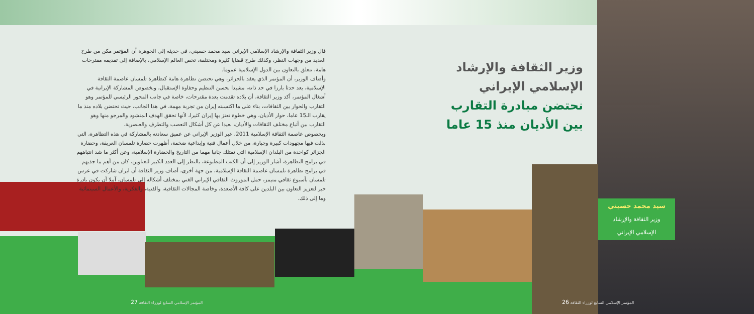وزير الثقافة والإرشاد الإسلامي الإيراني
نحتضن مبادرة التقارب بين الأديان منذ 15 عاما
قال وزير الثقافة والإرشاد الإسلامي الإيراني سيد محمد حسيني، في حديثه إلى الجوهرة أن المؤتمر مكن من طرح العديد من وجهات النظر، وكذلك طرح قضايا كثيرة ومختلفة، تخص العالم الإسلامي، بالإضافة إلى تقديمه مقترحات هامة، تتعلق بالتعاون بين الدول الإسلامية عموما.
وأضاف الوزير، أن المؤتمر الذي يعقد بالجزائر، وهي تحتضن تظاهرة هامة كتظاهرة تلمسان عاصمة الثقافة الإسلامية، يعد حدثا بارزا في حد ذاته، مشيدا بحسن التنظيم وحفاوة الإستقبال، وبخصوص المشاركة الإيرانية في أشغال المؤتمر، أكد وزير الثقافة، أن بلاده تقدمت بعدة مقترحات، خاصة في جانب المحور الرئيسي للمؤتمر وهو التقارب والحوار بين الثقافات، بناء على ما اكتسبته إيران من تجربة مهمة، في هذا الجانب، حيث تحتضن بلاده منذ ما يقارب الـ15 عاما، حوار الأديان، وهي خطوة تعتز بها إيران كثيرا، لأنها تحقق الهدف المنشود والمرجو منها وهو التقارب بين أتباع مختلف الثقافات والأديان، بعيدا عن كل أشكال التعصب والتطرف والعنصرية.
وبخصوص عاصمة الثقافة الإسلامية 2011، عبر الوزير الإيراني عن عميق سعادته بالمشاركة في هذه التظاهرة، التي بذلت فيها مجهودات كبيرة وجبارة، من خلال أعمال فنية وإبداعية ضخمة، أظهرت حضارة تلمسان العريقة، وحضارة الجزائر كواحدة من البلدان الإسلامية التي تمتلك جانبا مهما من التاريخ والحضارة الإسلامية، وعن أكثر ما شد انتباههم في برامج التظاهرة، أشار الوزير إلى أن الكتب المطبوعة، بالنظر إلى العدد الكبير للعناوين، كان من أهم ما جذبهم في برامج تظاهرة تلمسان عاصمة الثقافة الإسلامية، من جهة أخرى، أضاف وزير الثقافة أن ايران شاركت في عرس تلمسان بأسبوع ثقافي متيمز، حمل الموروث الثقافي الإيراني الغني بمختلف أشكاله إلى تلمسان، آملا أن يكون بادرة خير لتعزيز التعاون بين البلدين على كافة الأصعدة، وخاصة المجالات الثقافية، والفنية، والفكرية، والأعمال السينمائية وما إلى ذلك.
سيد محمد حسيني
وزير الثقافة والإرشاد
الإسلامي الإيراني
المؤتمر الإسلامي السابع لوزراء الثقافة 27
26 المؤتمر الإسلامي السابع لوزراء الثقافة